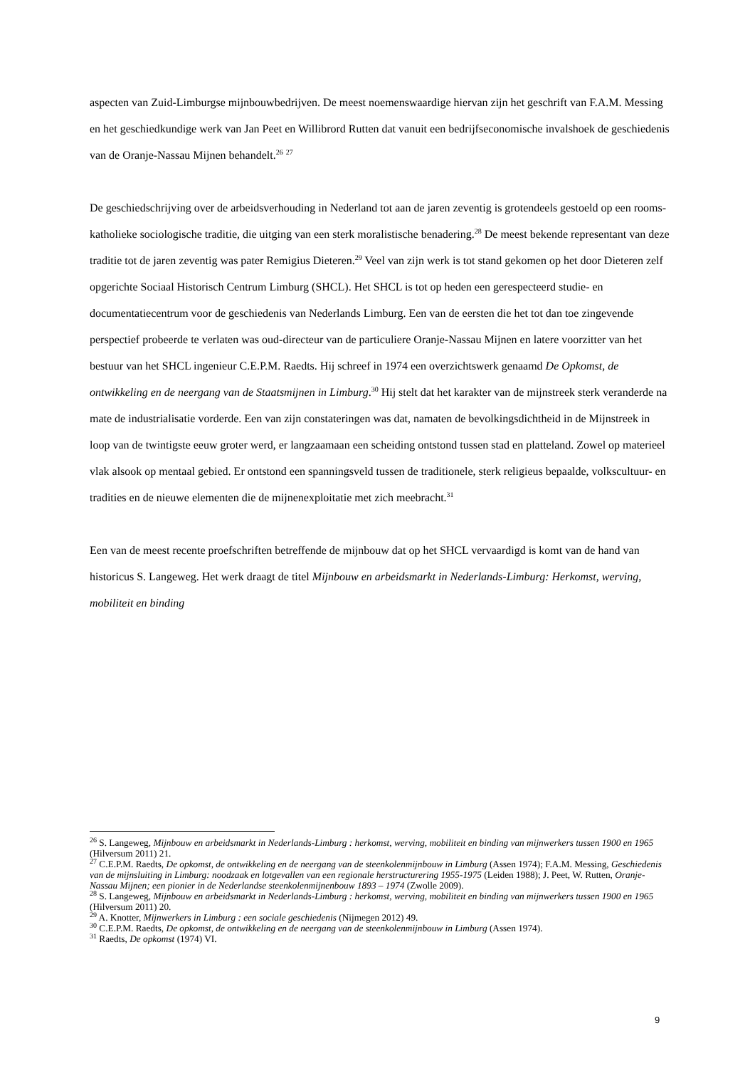aspecten van Zuid-Limburgse mijnbouwbedrijven. De meest noemenswaardige hiervan zijn het geschrift van F.A.M. Messing en het geschiedkundige werk van Jan Peet en Willibrord Rutten dat vanuit een bedrijfseconomische invalshoek de geschiedenis van de Oranje-Nassau Mijnen behandelt.<sup>26</sup> <sup>27</sup>
De geschiedschrijving over de arbeidsverhouding in Nederland tot aan de jaren zeventig is grotendeels gestoeld op een rooms-katholieke sociologische traditie, die uitging van een sterk moralistische benadering.<sup>28</sup> De meest bekende representant van deze traditie tot de jaren zeventig was pater Remigius Dieteren.<sup>29</sup> Veel van zijn werk is tot stand gekomen op het door Dieteren zelf opgerichte Sociaal Historisch Centrum Limburg (SHCL). Het SHCL is tot op heden een gerespecteerd studie- en documentatiecentrum voor de geschiedenis van Nederlands Limburg. Een van de eersten die het tot dan toe zingevende perspectief probeerde te verlaten was oud-directeur van de particuliere Oranje-Nassau Mijnen en latere voorzitter van het bestuur van het SHCL ingenieur C.E.P.M. Raedts. Hij schreef in 1974 een overzichtswerk genaamd De Opkomst, de ontwikkeling en de neergang van de Staatsmijnen in Limburg.<sup>30</sup> Hij stelt dat het karakter van de mijnstreek sterk veranderde na mate de industrialisatie vorderde. Een van zijn constateringen was dat, namaten de bevolkingsdichtheid in de Mijnstreek in loop van de twintigste eeuw groter werd, er langzaamaan een scheiding ontstond tussen stad en platteland. Zowel op materieel vlak alsook op mentaal gebied. Er ontstond een spanningsveld tussen de traditionele, sterk religieus bepaalde, volkscultuur- en tradities en de nieuwe elementen die de mijnenexploitatie met zich meebracht.<sup>31</sup>
Een van de meest recente proefschriften betreffende de mijnbouw dat op het SHCL vervaardigd is komt van de hand van historicus S. Langeweg. Het werk draagt de titel Mijnbouw en arbeidsmarkt in Nederlands-Limburg: Herkomst, werving, mobiliteit en binding
<sup>26</sup> S. Langeweg, Mijnbouw en arbeidsmarkt in Nederlands-Limburg : herkomst, werving, mobiliteit en binding van mijnwerkers tussen 1900 en 1965 (Hilversum 2011) 21.
<sup>27</sup> C.E.P.M. Raedts, De opkomst, de ontwikkeling en de neergang van de steenkolenmijnbouw in Limburg (Assen 1974); F.A.M. Messing, Geschiedenis van de mijnsluiting in Limburg: noodzaak en lotgevallen van een regionale herstructurering 1955-1975 (Leiden 1988); J. Peet, W. Rutten, Oranje-Nassau Mijnen; een pionier in de Nederlandse steenkolenmijnenbouw 1893 – 1974 (Zwolle 2009).
<sup>28</sup> S. Langeweg, Mijnbouw en arbeidsmarkt in Nederlands-Limburg : herkomst, werving, mobiliteit en binding van mijnwerkers tussen 1900 en 1965 (Hilversum 2011) 20.
<sup>29</sup> A. Knotter, Mijnwerkers in Limburg : een sociale geschiedenis (Nijmegen 2012) 49.
<sup>30</sup> C.E.P.M. Raedts, De opkomst, de ontwikkeling en de neergang van de steenkolenmijnbouw in Limburg (Assen 1974).
<sup>31</sup> Raedts, De opkomst (1974) VI.
9